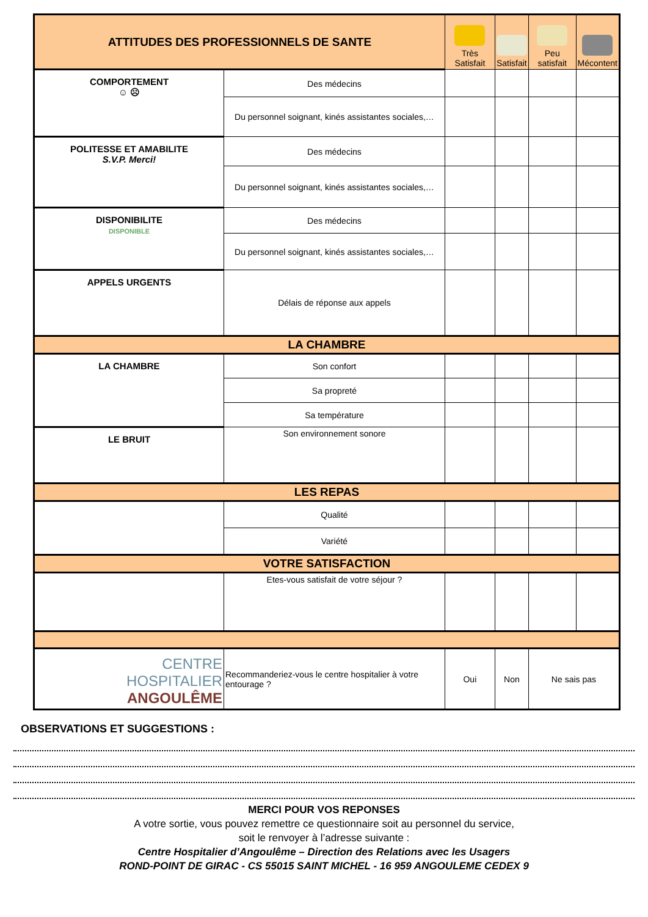| ATTITUDES DES PROFESSIONNELS DE SANTE | | Très Satisfait | Satisfait | Peu satisfait | Mécontent |
| --- | --- | --- | --- | --- | --- |
| COMPORTEMENT ☺ ☹ | Des médecins | | | | |
| | Du personnel soignant, kinés assistantes sociales,… | | | | |
| POLITESSE ET AMABILITE S.V.P. Merci! | Des médecins | | | | |
| | Du personnel soignant, kinés assistantes sociales,… | | | | |
| DISPONIBILITE DISPONIBLE | Des médecins | | | | |
| | Du personnel soignant, kinés assistantes sociales,… | | | | |
| APPELS URGENTS | Délais de réponse aux appels | | | | |
| LA CHAMBRE | | | | | |
| LA CHAMBRE | Son confort | | | | |
| | Sa propreté | | | | |
| | Sa température | | | | |
| LE BRUIT | Son environnement sonore | | | | |
| LES REPAS | | | | | |
| | Qualité | | | | |
| | Variété | | | | |
| VOTRE SATISFACTION | | | | | |
| | Etes-vous satisfait de votre séjour ? | | | | |
| CENTRE HOSPITALIER ANGOULÊME | Recommanderiez-vous le centre hospitalier à votre entourage ? | Oui | Non | Ne sais pas | |
OBSERVATIONS ET SUGGESTIONS :
MERCI POUR VOS REPONSES
A votre sortie, vous pouvez remettre ce questionnaire soit au personnel du service,
soit le renvoyer à l’adresse suivante :
Centre Hospitalier d’Angoulême – Direction des Relations avec les Usagers
ROND-POINT DE GIRAC - CS 55015 SAINT MICHEL - 16 959 ANGOULEME CEDEX 9